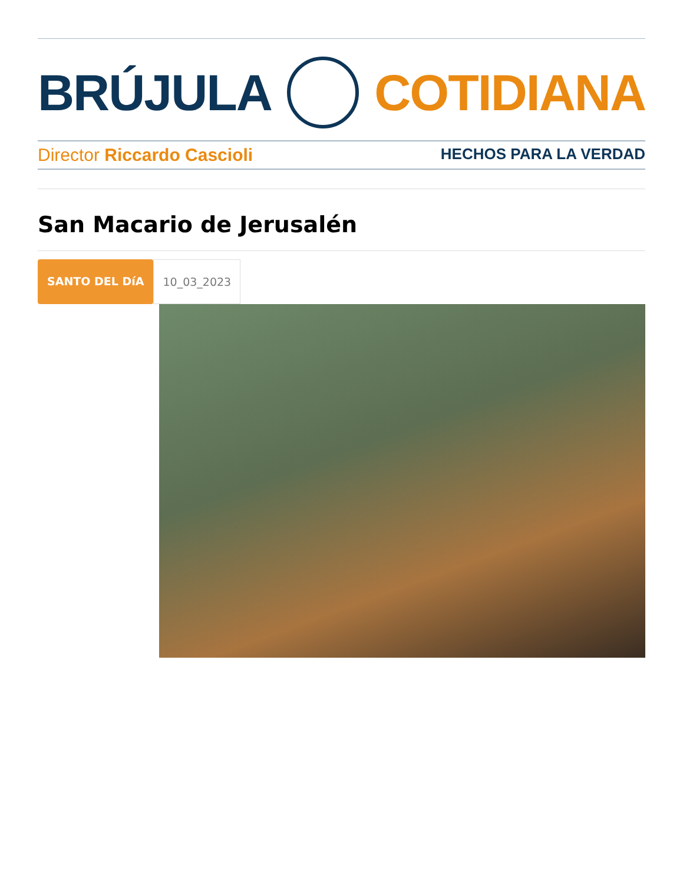BRÚJULA COTIDIANA
Director Riccardo Cascioli HECHOS PARA LA VERDAD
San Macario de Jerusalén
SANTO DEL DíA 10_03_2023